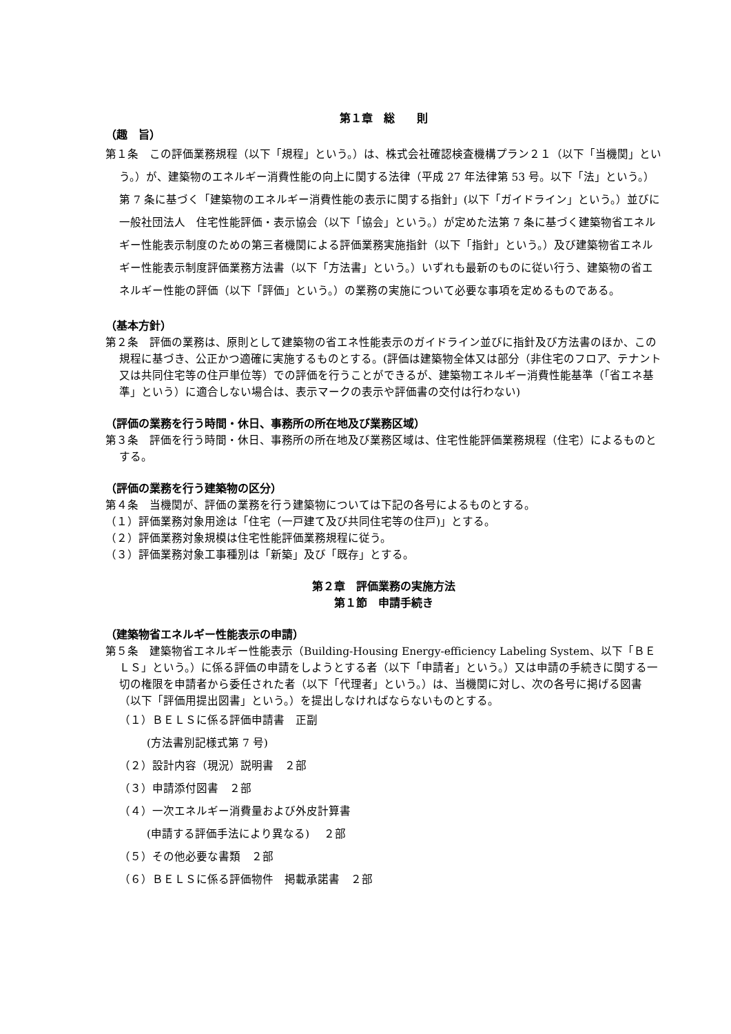第１章　総　　則
（趣　旨）
第１条　この評価業務規程（以下「規程」という。）は、株式会社確認検査機構プラン２１（以下「当機関」という。）が、建築物のエネルギー消費性能の向上に関する法律（平成 27 年法律第 53 号。以下「法」という。）第 7 条に基づく「建築物のエネルギー消費性能の表示に関する指針」(以下「ガイドライン」という。）並びに一般社団法人　住宅性能評価・表示協会（以下「協会」という。）が定めた法第 7 条に基づく建築物省エネルギー性能表示制度のための第三者機関による評価業務実施指針（以下「指針」という。）及び建築物省エネルギー性能表示制度評価業務方法書（以下「方法書」という。）いずれも最新のものに従い行う、建築物の省エネルギー性能の評価（以下「評価」という。）の業務の実施について必要な事項を定めるものである。
（基本方針）
第２条　評価の業務は、原則として建築物の省エネ性能表示のガイドライン並びに指針及び方法書のほか、この規程に基づき、公正かつ適確に実施するものとする。(評価は建築物全体又は部分（非住宅のフロア、テナント又は共同住宅等の住戸単位等）での評価を行うことができるが、建築物エネルギー消費性能基準（｢省エネ基準」という）に適合しない場合は、表示マークの表示や評価書の交付は行わない)
（評価の業務を行う時間・休日、事務所の所在地及び業務区域）
第３条　評価を行う時間・休日、事務所の所在地及び業務区域は、住宅性能評価業務規程（住宅）によるものとする。
（評価の業務を行う建築物の区分）
第４条　当機関が、評価の業務を行う建築物については下記の各号によるものとする。
（１）評価業務対象用途は「住宅（一戸建て及び共同住宅等の住戸)」とする。
（２）評価業務対象規模は住宅性能評価業務規程に従う。
（３）評価業務対象工事種別は「新築」及び「既存」とする。
第２章　評価業務の実施方法
第１節　申請手続き
（建築物省エネルギー性能表示の申請）
第５条　建築物省エネルギー性能表示（Building-Housing Energy-efficiency Labeling System、以下「ＢＥＬＳ」という。）に係る評価の申請をしようとする者（以下「申請者」という。）又は申請の手続きに関する一切の権限を申請者から委任された者（以下「代理者」という。）は、当機関に対し、次の各号に掲げる図書（以下「評価用提出図書」という。）を提出しなければならないものとする。
（１）ＢＥＬＳに係る評価申請書　正副
(方法書別記様式第 7 号)
（２）設計内容（現況）説明書　２部
（３）申請添付図書　２部
（４）一次エネルギー消費量および外皮計算書
(申請する評価手法により異なる)　 ２部
（５）その他必要な書類　２部
（６）ＢＥＬＳに係る評価物件　掲載承諾書　２部